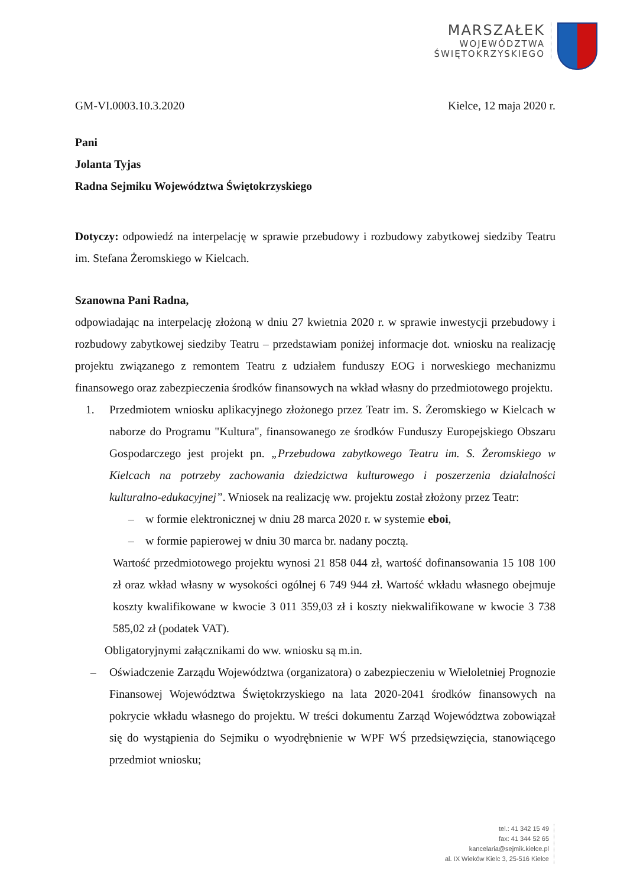MARSZAŁEK
WOJEWÓDZTWA
ŚWIĘTOKRZYSKIEGO
GM-VI.0003.10.3.2020 Kielce, 12 maja 2020 r.
Pani
Jolanta Tyjas
Radna Sejmiku Województwa Świętokrzyskiego
Dotyczy: odpowiedź na interpelację w sprawie przebudowy i rozbudowy zabytkowej siedziby Teatru im. Stefana Żeromskiego w Kielcach.
Szanowna Pani Radna,
odpowiadając na interpelację złożoną w dniu 27 kwietnia 2020 r. w sprawie inwestycji przebudowy i rozbudowy zabytkowej siedziby Teatru – przedstawiam poniżej informacje dot. wniosku na realizację projektu związanego z remontem Teatru z udziałem funduszy EOG i norweskiego mechanizmu finansowego oraz zabezpieczenia środków finansowych na wkład własny do przedmiotowego projektu.
1. Przedmiotem wniosku aplikacyjnego złożonego przez Teatr im. S. Żeromskiego w Kielcach w naborze do Programu "Kultura", finansowanego ze środków Funduszy Europejskiego Obszaru Gospodarczego jest projekt pn. „Przebudowa zabytkowego Teatru im. S. Żeromskiego w Kielcach na potrzeby zachowania dziedzictwa kulturowego i poszerzenia działalności kulturalno-edukacyjnej”. Wniosek na realizację ww. projektu został złożony przez Teatr:
– w formie elektronicznej w dniu 28 marca 2020 r. w systemie eboi,
– w formie papierowej w dniu 30 marca br. nadany pocztą.
Wartość przedmiotowego projektu wynosi 21 858 044 zł, wartość dofinansowania 15 108 100 zł oraz wkład własny w wysokości ogólnej 6 749 944 zł. Wartość wkładu własnego obejmuje koszty kwalifikowane w kwocie 3 011 359,03 zł i koszty niekwalifikowane w kwocie 3 738 585,02 zł (podatek VAT).
Obligatoryjnymi załącznikami do ww. wniosku są m.in.
– Oświadczenie Zarządu Województwa (organizatora) o zabezpieczeniu w Wieloletniej Prognozie Finansowej Województwa Świętokrzyskiego na lata 2020-2041 środków finansowych na pokrycie wkładu własnego do projektu. W treści dokumentu Zarząd Województwa zobowiązał się do wystąpienia do Sejmiku o wyodrębnienie w WPF WŚ przedsięwzięcia, stanowiącego przedmiot wniosku;
tel.: 41 342 15 49
fax: 41 344 52 65
kancelaria@sejmik.kielce.pl
al. IX Wieków Kielc 3, 25-516 Kielce